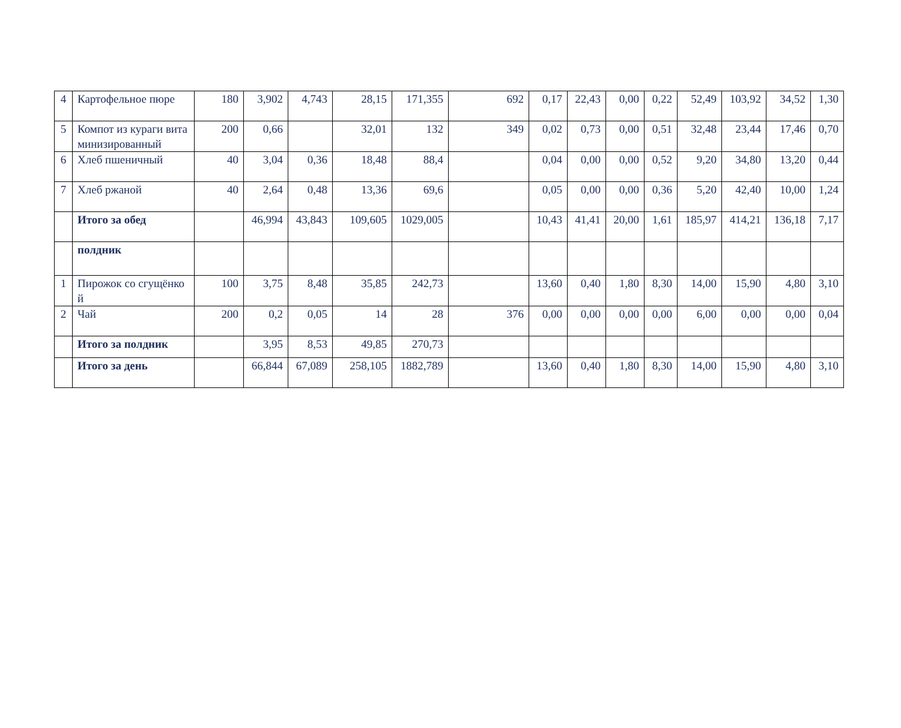| 4 | Картофельное пюре | 180 | 3,902 | 4,743 | 28,15 | 171,355 | 692 | 0,17 | 22,43 | 0,00 | 0,22 | 52,49 | 103,92 | 34,52 | 1,30 |
| 5 | Компот из кураги витаминизированный | 200 | 0,66 | | 32,01 | 132 | 349 | 0,02 | 0,73 | 0,00 | 0,51 | 32,48 | 23,44 | 17,46 | 0,70 |
| 6 | Хлеб пшеничный | 40 | 3,04 | 0,36 | 18,48 | 88,4 | | 0,04 | 0,00 | 0,00 | 0,52 | 9,20 | 34,80 | 13,20 | 0,44 |
| 7 | Хлеб ржаной | 40 | 2,64 | 0,48 | 13,36 | 69,6 | | 0,05 | 0,00 | 0,00 | 0,36 | 5,20 | 42,40 | 10,00 | 1,24 |
| | Итого за обед | | 46,994 | 43,843 | 109,605 | 1029,005 | | 10,43 | 41,41 | 20,00 | 1,61 | 185,97 | 414,21 | 136,18 | 7,17 |
| | полдник | | | | | | | | | | | | | | |
| 1 | Пирожок со сгущёнкой | 100 | 3,75 | 8,48 | 35,85 | 242,73 | | 13,60 | 0,40 | 1,80 | 8,30 | 14,00 | 15,90 | 4,80 | 3,10 |
| 2 | Чай | 200 | 0,2 | 0,05 | 14 | 28 | 376 | 0,00 | 0,00 | 0,00 | 0,00 | 6,00 | 0,00 | 0,00 | 0,04 |
| | Итого за полдник | | 3,95 | 8,53 | 49,85 | 270,73 | | | | | | | | | |
| | Итого за день | | 66,844 | 67,089 | 258,105 | 1882,789 | | 13,60 | 0,40 | 1,80 | 8,30 | 14,00 | 15,90 | 4,80 | 3,10 |